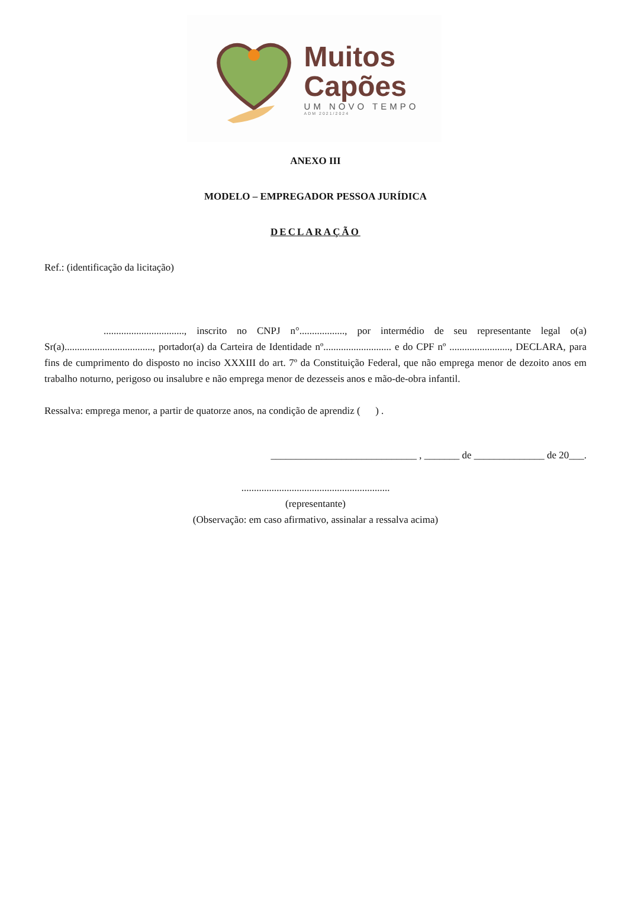Muitos
Capões
UM NOVO TEMPO
ADM 2021/2024
ANEXO III
MODELO – EMPREGADOR PESSOA JURÍDICA
DECLARAÇÃO
Ref.: (identificação da licitação)
................................, inscrito no CNPJ n°.................., por intermédio de seu representante legal o(a) Sr(a)..................................., portador(a) da Carteira de Identidade nº........................... e do CPF nº ........................, DECLARA, para fins de cumprimento do disposto no inciso XXXIII do art. 7º da Constituição Federal, que não emprega menor de dezoito anos em trabalho noturno, perigoso ou insalubre e não emprega menor de dezesseis anos e mão-de-obra infantil.
Ressalva: emprega menor, a partir de quatorze anos, na condição de aprendiz ( ) .
_____________________________ , _______ de ______________ de 20___.
...........................................................
(representante)
(Observação: em caso afirmativo, assinalar a ressalva acima)